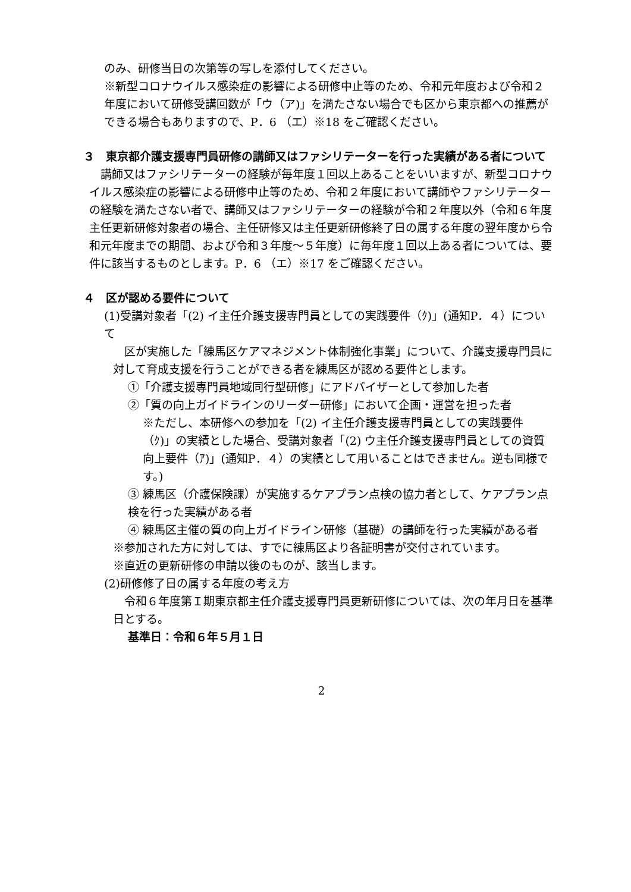のみ、研修当日の次第等の写しを添付してください。
※新型コロナウイルス感染症の影響による研修中止等のため、令和元年度および令和２年度において研修受講回数が「ウ（ア)」を満たさない場合でも区から東京都への推薦ができる場合もありますので、P．6 （エ）※18 をご確認ください。
３　東京都介護支援専門員研修の講師又はファシリテーターを行った実績がある者について
　講師又はファシリテーターの経験が毎年度１回以上あることをいいますが、新型コロナウイルス感染症の影響による研修中止等のため、令和２年度において講師やファシリテーターの経験を満たさない者で、講師又はファシリテーターの経験が令和２年度以外（令和６年度主任更新研修対象者の場合、主任研修又は主任更新研修終了日の属する年度の翌年度から令和元年度までの期間、および令和３年度～５年度）に毎年度１回以上ある者については、要件に該当するものとします。P．6 （エ）※17 をご確認ください。
４　区が認める要件について
(1)受講対象者「(2) イ主任介護支援専門員としての実践要件（ｸ)」(通知P．４）について
　区が実施した「練馬区ケアマネジメント体制強化事業」について、介護支援専門員に対して育成支援を行うことができる者を練馬区が認める要件とします。
①「介護支援専門員地域同行型研修」にアドバイザーとして参加した者
②「質の向上ガイドラインのリーダー研修」において企画・運営を担った者
※ただし、本研修への参加を「(2) イ主任介護支援専門員としての実践要件（ｸ)」の実績とした場合、受講対象者「(2) ウ主任介護支援専門員としての資質向上要件（ｱ)」(通知P．４）の実績として用いることはできません。逆も同様です。)
③ 練馬区（介護保険課）が実施するケアプラン点検の協力者として、ケアプラン点検を行った実績がある者
④ 練馬区主催の質の向上ガイドライン研修（基礎）の講師を行った実績がある者
※参加された方に対しては、すでに練馬区より各証明書が交付されています。
※直近の更新研修の申請以後のものが、該当します。
(2)研修修了日の属する年度の考え方
　令和６年度第Ｉ期東京都主任介護支援専門員更新研修については、次の年月日を基準日とする。
基準日：令和６年５月１日
2